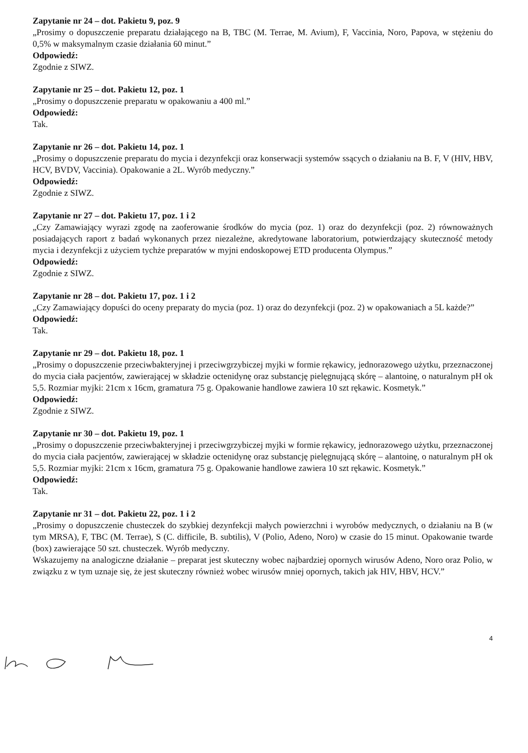Zapytanie nr 24 – dot. Pakietu 9, poz. 9
„Prosimy o dopuszczenie preparatu działającego na B, TBC (M. Terrae, M. Avium), F, Vaccinia, Noro, Papova, w stężeniu do 0,5% w maksymalnym czasie działania 60 minut.”
Odpowiedź:
Zgodnie z SIWZ.
Zapytanie nr 25 – dot. Pakietu 12, poz. 1
„Prosimy o dopuszczenie preparatu w opakowaniu a 400 ml.”
Odpowiedź:
Tak.
Zapytanie nr 26 – dot. Pakietu 14, poz. 1
„Prosimy o dopuszczenie preparatu do mycia i dezynfekcji oraz konserwacji systemów ssących o działaniu na B. F, V (HIV, HBV, HCV, BVDV, Vaccinia). Opakowanie a 2L. Wyrób medyczny.”
Odpowiedź:
Zgodnie z SIWZ.
Zapytanie nr 27 – dot. Pakietu 17, poz. 1 i 2
„Czy Zamawiający wyrazi zgodę na zaoferowanie środków do mycia (poz. 1) oraz do dezynfekcji (poz. 2) równoważnych posiadających raport z badań wykonanych przez niezależne, akredytowane laboratorium, potwierdzający skuteczność metody mycia i dezynfekcji z użyciem tychże preparatów w myjni endoskopowej ETD producenta Olympus.”
Odpowiedź:
Zgodnie z SIWZ.
Zapytanie nr 28 – dot. Pakietu 17, poz. 1 i 2
„Czy Zamawiający dopuści do oceny preparaty do mycia (poz. 1) oraz do dezynfekcji (poz. 2) w opakowaniach a 5L każde?”
Odpowiedź:
Tak.
Zapytanie nr 29 – dot. Pakietu 18, poz. 1
„Prosimy o dopuszczenie przeciwbakteryjnej i przeciwgrzybiczej myjki w formie rękawicy, jednorazowego użytku, przeznaczonej do mycia ciała pacjentów, zawierającej w składzie octenidynę oraz substancję pielęgnującą skórę – alantoinę, o naturalnym pH ok 5,5. Rozmiar myjki: 21cm x 16cm, gramatura 75 g. Opakowanie handlowe zawiera 10 szt rękawic. Kosmetyk.”
Odpowiedź:
Zgodnie z SIWZ.
Zapytanie nr 30 – dot. Pakietu 19, poz. 1
„Prosimy o dopuszczenie przeciwbakteryjnej i przeciwgrzybiczej myjki w formie rękawicy, jednorazowego użytku, przeznaczonej do mycia ciała pacjentów, zawierającej w składzie octenidynę oraz substancję pielęgnującą skórę – alantoinę, o naturalnym pH ok 5,5. Rozmiar myjki: 21cm x 16cm, gramatura 75 g. Opakowanie handlowe zawiera 10 szt rękawic. Kosmetyk.”
Odpowiedź:
Tak.
Zapytanie nr 31 – dot. Pakietu 22, poz. 1 i 2
„Prosimy o dopuszczenie chusteczek do szybkiej dezynfekcji małych powierzchni i wyrobów medycznych, o działaniu na B (w tym MRSA), F, TBC (M. Terrae), S (C. difficile, B. subtilis), V (Polio, Adeno, Noro) w czasie do 15 minut. Opakowanie twarde (box) zawierające 50 szt. chusteczek. Wyrób medyczny.
Wskazujemy na analogiczne działanie – preparat jest skuteczny wobec najbardziej opornych wirusów Adeno, Noro oraz Polio, w związku z w tym uznaje się, że jest skuteczny również wobec wirusów mniej opornych, takich jak HIV, HBV, HCV.”
4